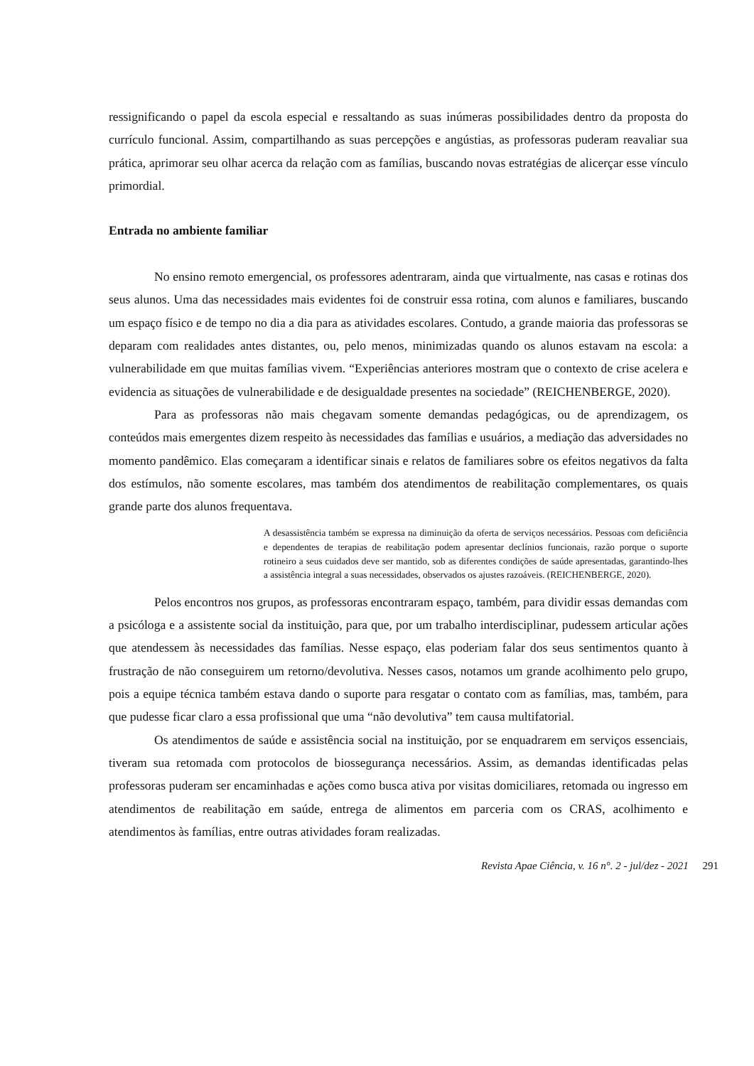ressignificando o papel da escola especial e ressaltando as suas inúmeras possibilidades dentro da proposta do currículo funcional. Assim, compartilhando as suas percepções e angústias, as professoras puderam reavaliar sua prática, aprimorar seu olhar acerca da relação com as famílias, buscando novas estratégias de alicerçar esse vínculo primordial.
Entrada no ambiente familiar
No ensino remoto emergencial, os professores adentraram, ainda que virtualmente, nas casas e rotinas dos seus alunos. Uma das necessidades mais evidentes foi de construir essa rotina, com alunos e familiares, buscando um espaço físico e de tempo no dia a dia para as atividades escolares. Contudo, a grande maioria das professoras se deparam com realidades antes distantes, ou, pelo menos, minimizadas quando os alunos estavam na escola: a vulnerabilidade em que muitas famílias vivem. “Experiências anteriores mostram que o contexto de crise acelera e evidencia as situações de vulnerabilidade e de desigualdade presentes na sociedade” (REICHENBERGE, 2020).
Para as professoras não mais chegavam somente demandas pedagógicas, ou de aprendizagem, os conteúdos mais emergentes dizem respeito às necessidades das famílias e usuários, a mediação das adversidades no momento pandêmico. Elas começaram a identificar sinais e relatos de familiares sobre os efeitos negativos da falta dos estímulos, não somente escolares, mas também dos atendimentos de reabilitação complementares, os quais grande parte dos alunos frequentava.
A desassistência também se expressa na diminuição da oferta de serviços necessários. Pessoas com deficiência e dependentes de terapias de reabilitação podem apresentar declínios funcionais, razão porque o suporte rotineiro a seus cuidados deve ser mantido, sob as diferentes condições de saúde apresentadas, garantindo-lhes a assistência integral a suas necessidades, observados os ajustes razoáveis. (REICHENBERGE, 2020).
Pelos encontros nos grupos, as professoras encontraram espaço, também, para dividir essas demandas com a psicóloga e a assistente social da instituição, para que, por um trabalho interdisciplinar, pudessem articular ações que atendessem às necessidades das famílias. Nesse espaço, elas poderiam falar dos seus sentimentos quanto à frustração de não conseguirem um retorno/devolutiva. Nesses casos, notamos um grande acolhimento pelo grupo, pois a equipe técnica também estava dando o suporte para resgatar o contato com as famílias, mas, também, para que pudesse ficar claro a essa profissional que uma “não devolutiva” tem causa multifatorial.
Os atendimentos de saúde e assistência social na instituição, por se enquadrarem em serviços essenciais, tiveram sua retomada com protocolos de biossegurança necessários. Assim, as demandas identificadas pelas professoras puderam ser encaminhadas e ações como busca ativa por visitas domiciliares, retomada ou ingresso em atendimentos de reabilitação em saúde, entrega de alimentos em parceria com os CRAS, acolhimento e atendimentos às famílias, entre outras atividades foram realizadas.
Revista Apae Ciência, v. 16 n°. 2 - jul/dez - 2021 291